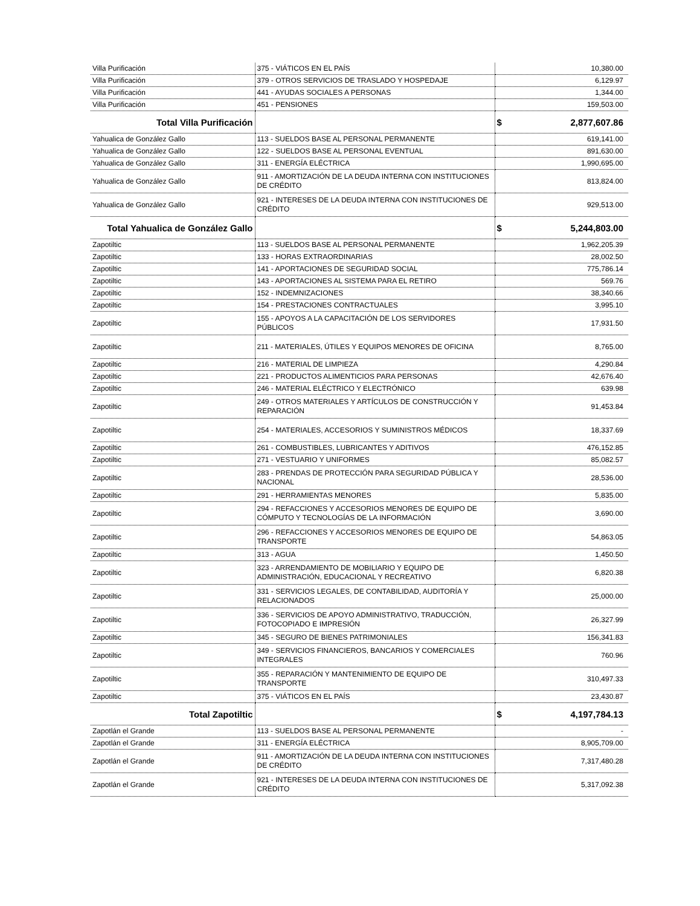| Villa Purificación | 375 - VIÁTICOS EN EL PAÍS | 10,380.00 |
| Villa Purificación | 379 - OTROS SERVICIOS DE TRASLADO Y HOSPEDAJE | 6,129.97 |
| Villa Purificación | 441 - AYUDAS SOCIALES A PERSONAS | 1,344.00 |
| Villa Purificación | 451 - PENSIONES | 159,503.00 |
| Total Villa Purificación | | $ 2,877,607.86 |
| Yahualica de González Gallo | 113 - SUELDOS BASE AL PERSONAL PERMANENTE | 619,141.00 |
| Yahualica de González Gallo | 122 - SUELDOS BASE AL PERSONAL EVENTUAL | 891,630.00 |
| Yahualica de González Gallo | 311 - ENERGÍA ELÉCTRICA | 1,990,695.00 |
| Yahualica de González Gallo | 911 - AMORTIZACIÓN DE LA DEUDA INTERNA CON INSTITUCIONES DE CRÉDITO | 813,824.00 |
| Yahualica de González Gallo | 921 - INTERESES DE LA DEUDA INTERNA CON INSTITUCIONES DE CRÉDITO | 929,513.00 |
| Total Yahualica de González Gallo | | $ 5,244,803.00 |
| Zapotiltic | 113 - SUELDOS BASE AL PERSONAL PERMANENTE | 1,962,205.39 |
| Zapotiltic | 133 - HORAS EXTRAORDINARIAS | 28,002.50 |
| Zapotiltic | 141 - APORTACIONES DE SEGURIDAD SOCIAL | 775,786.14 |
| Zapotiltic | 143 - APORTACIONES AL SISTEMA PARA EL RETIRO | 569.76 |
| Zapotiltic | 152 - INDEMNIZACIONES | 38,340.66 |
| Zapotiltic | 154 - PRESTACIONES CONTRACTUALES | 3,995.10 |
| Zapotiltic | 155 - APOYOS A LA CAPACITACIÓN DE LOS SERVIDORES PÚBLICOS | 17,931.50 |
| Zapotiltic | 211 - MATERIALES, ÚTILES Y EQUIPOS MENORES DE OFICINA | 8,765.00 |
| Zapotiltic | 216 - MATERIAL DE LIMPIEZA | 4,290.84 |
| Zapotiltic | 221 - PRODUCTOS ALIMENTICIOS PARA PERSONAS | 42,676.40 |
| Zapotiltic | 246 - MATERIAL ELÉCTRICO Y ELECTRÓNICO | 639.98 |
| Zapotiltic | 249 - OTROS MATERIALES Y ARTÍCULOS DE CONSTRUCCIÓN Y REPARACIÓN | 91,453.84 |
| Zapotiltic | 254 - MATERIALES, ACCESORIOS Y SUMINISTROS MÉDICOS | 18,337.69 |
| Zapotiltic | 261 - COMBUSTIBLES, LUBRICANTES Y ADITIVOS | 476,152.85 |
| Zapotiltic | 271 - VESTUARIO Y UNIFORMES | 85,082.57 |
| Zapotiltic | 283 - PRENDAS DE PROTECCIÓN PARA SEGURIDAD PÚBLICA Y NACIONAL | 28,536.00 |
| Zapotiltic | 291 - HERRAMIENTAS MENORES | 5,835.00 |
| Zapotiltic | 294 - REFACCIONES Y ACCESORIOS MENORES DE EQUIPO DE CÓMPUTO Y TECNOLOGÍAS DE LA INFORMACIÓN | 3,690.00 |
| Zapotiltic | 296 - REFACCIONES Y ACCESORIOS MENORES DE EQUIPO DE TRANSPORTE | 54,863.05 |
| Zapotiltic | 313 - AGUA | 1,450.50 |
| Zapotiltic | 323 - ARRENDAMIENTO DE MOBILIARIO Y EQUIPO DE ADMINISTRACIÓN, EDUCACIONAL Y RECREATIVO | 6,820.38 |
| Zapotiltic | 331 - SERVICIOS LEGALES, DE CONTABILIDAD, AUDITORÍA Y RELACIONADOS | 25,000.00 |
| Zapotiltic | 336 - SERVICIOS DE APOYO ADMINISTRATIVO, TRADUCCIÓN, FOTOCOPIADO E IMPRESIÓN | 26,327.99 |
| Zapotiltic | 345 - SEGURO DE BIENES PATRIMONIALES | 156,341.83 |
| Zapotiltic | 349 - SERVICIOS FINANCIEROS, BANCARIOS Y COMERCIALES INTEGRALES | 760.96 |
| Zapotiltic | 355 - REPARACIÓN Y MANTENIMIENTO DE EQUIPO DE TRANSPORTE | 310,497.33 |
| Zapotiltic | 375 - VIÁTICOS EN EL PAÍS | 23,430.87 |
| Total Zapotiltic | | $ 4,197,784.13 |
| Zapotlán el Grande | 113 - SUELDOS BASE AL PERSONAL PERMANENTE | - |
| Zapotlán el Grande | 311 - ENERGÍA ELÉCTRICA | 8,905,709.00 |
| Zapotlán el Grande | 911 - AMORTIZACIÓN DE LA DEUDA INTERNA CON INSTITUCIONES DE CRÉDITO | 7,317,480.28 |
| Zapotlán el Grande | 921 - INTERESES DE LA DEUDA INTERNA CON INSTITUCIONES DE CRÉDITO | 5,317,092.38 |